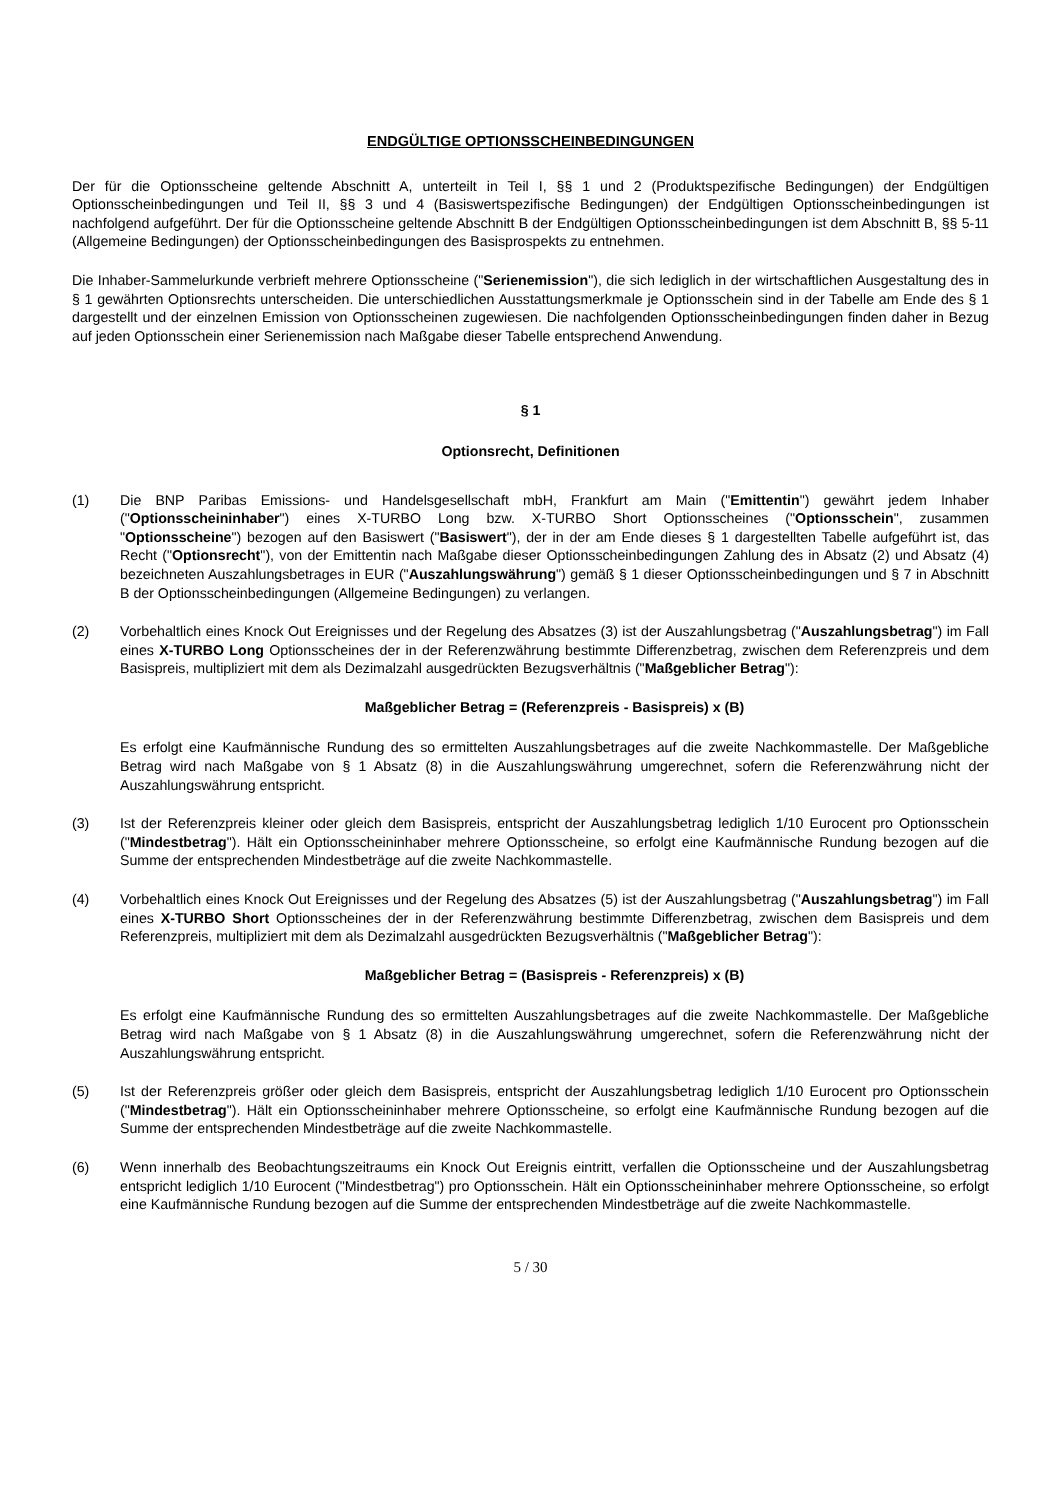ENDGÜLTIGE OPTIONSSCHEINBEDINGUNGEN
Der für die Optionsscheine geltende Abschnitt A, unterteilt in Teil I, §§ 1 und 2 (Produktspezifische Bedingungen) der Endgültigen Optionsscheinbedingungen und Teil II, §§ 3 und 4 (Basiswertspezifische Bedingungen) der Endgültigen Optionsscheinbedingungen ist nachfolgend aufgeführt. Der für die Optionsscheine geltende Abschnitt B der Endgültigen Optionsscheinbedingungen ist dem Abschnitt B, §§ 5-11 (Allgemeine Bedingungen) der Optionsscheinbedingungen des Basisprospekts zu entnehmen.
Die Inhaber-Sammelurkunde verbrieft mehrere Optionsscheine ("Serienemission"), die sich lediglich in der wirtschaftlichen Ausgestaltung des in § 1 gewährten Optionsrechts unterscheiden. Die unterschiedlichen Ausstattungsmerkmale je Optionsschein sind in der Tabelle am Ende des § 1 dargestellt und der einzelnen Emission von Optionsscheinen zugewiesen. Die nachfolgenden Optionsscheinbedingungen finden daher in Bezug auf jeden Optionsschein einer Serienemission nach Maßgabe dieser Tabelle entsprechend Anwendung.
§ 1
Optionsrecht, Definitionen
(1) Die BNP Paribas Emissions- und Handelsgesellschaft mbH, Frankfurt am Main ("Emittentin") gewährt jedem Inhaber ("Optionsscheininhaber") eines X-TURBO Long bzw. X-TURBO Short Optionsscheines ("Optionsschein", zusammen "Optionsscheine") bezogen auf den Basiswert ("Basiswert"), der in der am Ende dieses § 1 dargestellten Tabelle aufgeführt ist, das Recht ("Optionsrecht"), von der Emittentin nach Maßgabe dieser Optionsscheinbedingungen Zahlung des in Absatz (2) und Absatz (4) bezeichneten Auszahlungsbetrages in EUR ("Auszahlungswährung") gemäß § 1 dieser Optionsscheinbedingungen und § 7 in Abschnitt B der Optionsscheinbedingungen (Allgemeine Bedingungen) zu verlangen.
(2) Vorbehaltlich eines Knock Out Ereignisses und der Regelung des Absatzes (3) ist der Auszahlungsbetrag ("Auszahlungsbetrag") im Fall eines X-TURBO Long Optionsscheines der in der Referenzwährung bestimmte Differenzbetrag, zwischen dem Referenzpreis und dem Basispreis, multipliziert mit dem als Dezimalzahl ausgedrückten Bezugsverhältnis ("Maßgeblicher Betrag"):
Maßgeblicher Betrag = (Referenzpreis - Basispreis) x (B)
Es erfolgt eine Kaufmännische Rundung des so ermittelten Auszahlungsbetrages auf die zweite Nachkommastelle. Der Maßgebliche Betrag wird nach Maßgabe von § 1 Absatz (8) in die Auszahlungswährung umgerechnet, sofern die Referenzwährung nicht der Auszahlungswährung entspricht.
(3) Ist der Referenzpreis kleiner oder gleich dem Basispreis, entspricht der Auszahlungsbetrag lediglich 1/10 Eurocent pro Optionsschein ("Mindestbetrag"). Hält ein Optionsscheininhaber mehrere Optionsscheine, so erfolgt eine Kaufmännische Rundung bezogen auf die Summe der entsprechenden Mindestbeträge auf die zweite Nachkommastelle.
(4) Vorbehaltlich eines Knock Out Ereignisses und der Regelung des Absatzes (5) ist der Auszahlungsbetrag ("Auszahlungsbetrag") im Fall eines X-TURBO Short Optionsscheines der in der Referenzwährung bestimmte Differenzbetrag, zwischen dem Basispreis und dem Referenzpreis, multipliziert mit dem als Dezimalzahl ausgedrückten Bezugsverhältnis ("Maßgeblicher Betrag"):
Maßgeblicher Betrag = (Basispreis - Referenzpreis) x (B)
Es erfolgt eine Kaufmännische Rundung des so ermittelten Auszahlungsbetrages auf die zweite Nachkommastelle. Der Maßgebliche Betrag wird nach Maßgabe von § 1 Absatz (8) in die Auszahlungswährung umgerechnet, sofern die Referenzwährung nicht der Auszahlungswährung entspricht.
(5) Ist der Referenzpreis größer oder gleich dem Basispreis, entspricht der Auszahlungsbetrag lediglich 1/10 Eurocent pro Optionsschein ("Mindestbetrag"). Hält ein Optionsscheininhaber mehrere Optionsscheine, so erfolgt eine Kaufmännische Rundung bezogen auf die Summe der entsprechenden Mindestbeträge auf die zweite Nachkommastelle.
(6) Wenn innerhalb des Beobachtungszeitraums ein Knock Out Ereignis eintritt, verfallen die Optionsscheine und der Auszahlungsbetrag entspricht lediglich 1/10 Eurocent ("Mindestbetrag") pro Optionsschein. Hält ein Optionsscheininhaber mehrere Optionsscheine, so erfolgt eine Kaufmännische Rundung bezogen auf die Summe der entsprechenden Mindestbeträge auf die zweite Nachkommastelle.
5 / 30